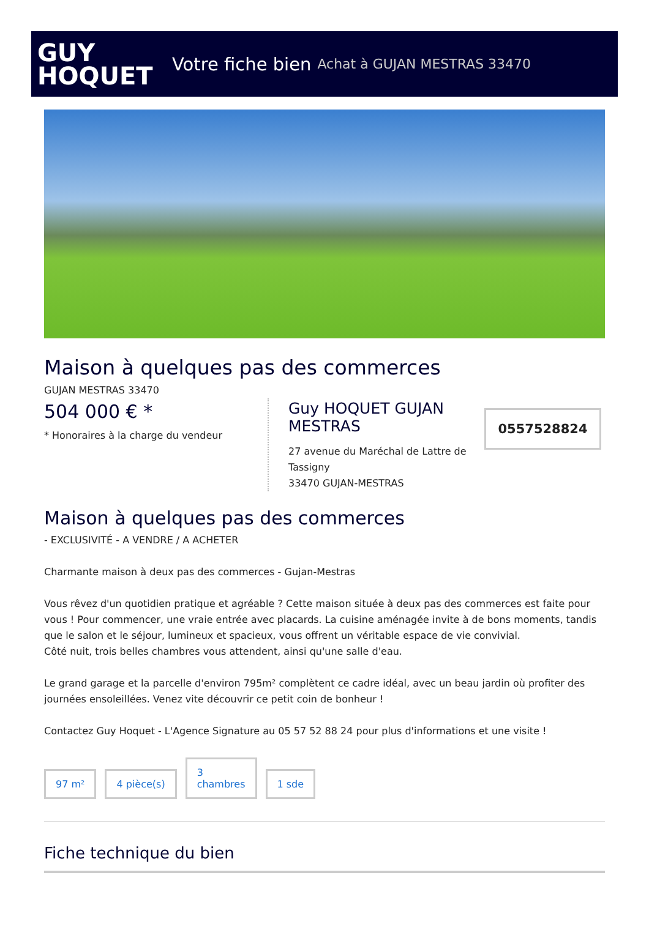GUY
HOQUET
Votre fiche bien Achat à GUJAN MESTRAS 33470
Maison à quelques pas des commerces
GUJAN MESTRAS 33470
504 000 € *
* Honoraires à la charge du vendeur
Guy HOQUET GUJAN MESTRAS
27 avenue du Maréchal de Lattre de Tassigny
33470 GUJAN-MESTRAS
0557528824
Maison à quelques pas des commerces
- EXCLUSIVITÉ - A VENDRE / A ACHETER
Charmante maison à deux pas des commerces - Gujan-Mestras
Vous rêvez d'un quotidien pratique et agréable ? Cette maison située à deux pas des commerces est faite pour vous ! Pour commencer, une vraie entrée avec placards. La cuisine aménagée invite à de bons moments, tandis que le salon et le séjour, lumineux et spacieux, vous offrent un véritable espace de vie convivial.
Côté nuit, trois belles chambres vous attendent, ainsi qu'une salle d'eau.
Le grand garage et la parcelle d'environ 795m² complètent ce cadre idéal, avec un beau jardin où profiter des journées ensoleillées. Venez vite découvrir ce petit coin de bonheur !
Contactez Guy Hoquet - L'Agence Signature au 05 57 52 88 24 pour plus d'informations et une visite !
97 m²
4 pièce(s)
3
chambres
1 sde
Fiche technique du bien